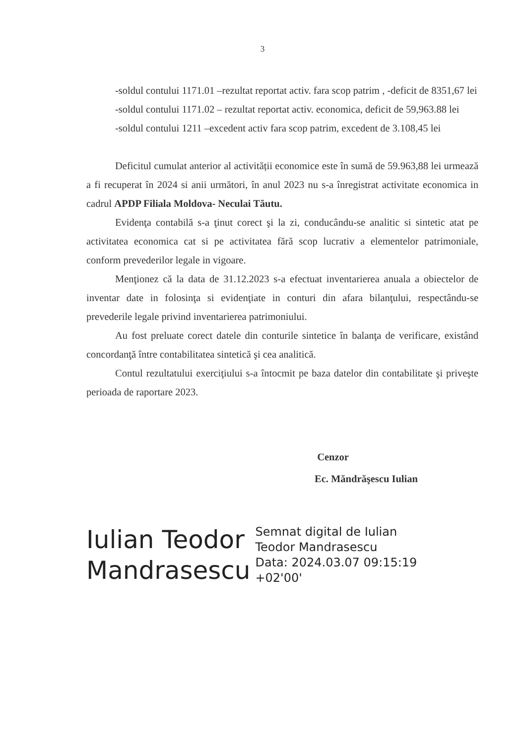3
-soldul contului 1171.01 –rezultat reportat activ. fara scop patrim , -deficit de 8351,67 lei
-soldul contului 1171.02 – rezultat reportat activ. economica, deficit de 59,963.88 lei
-soldul contului 1211 –excedent activ fara scop patrim, excedent de 3.108,45 lei
Deficitul cumulat anterior al activității economice este în sumă de 59.963,88 lei urmează a fi recuperat în 2024 si anii următori, în anul 2023 nu s-a înregistrat activitate economica in cadrul APDP Filiala Moldova- Neculai Tăutu.
Evidenţa contabilă s-a ţinut corect şi la zi, conducându-se analitic si sintetic atat pe activitatea economica cat si pe activitatea fără scop lucrativ a elementelor patrimoniale, conform prevederilor legale in vigoare.
Menţionez că la data de 31.12.2023 s-a efectuat inventarierea anuala a obiectelor de inventar date in folosinţa si evidenţiate in conturi din afara bilanţului, respectându-se prevederile legale privind inventarierea patrimoniului.
Au fost preluate corect datele din conturile sintetice în balanţa de verificare, existând concordanţă între contabilitatea sintetică şi cea analitică.
Contul rezultatului exerciţiului s-a întocmit pe baza datelor din contabilitate şi priveşte perioada de raportare 2023.
Cenzor
Ec. Măndrăşescu Iulian
Iulian Teodor
Mandrasescu
Semnat digital de Iulian
Teodor Mandrasescu
Data: 2024.03.07 09:15:19
+02'00'